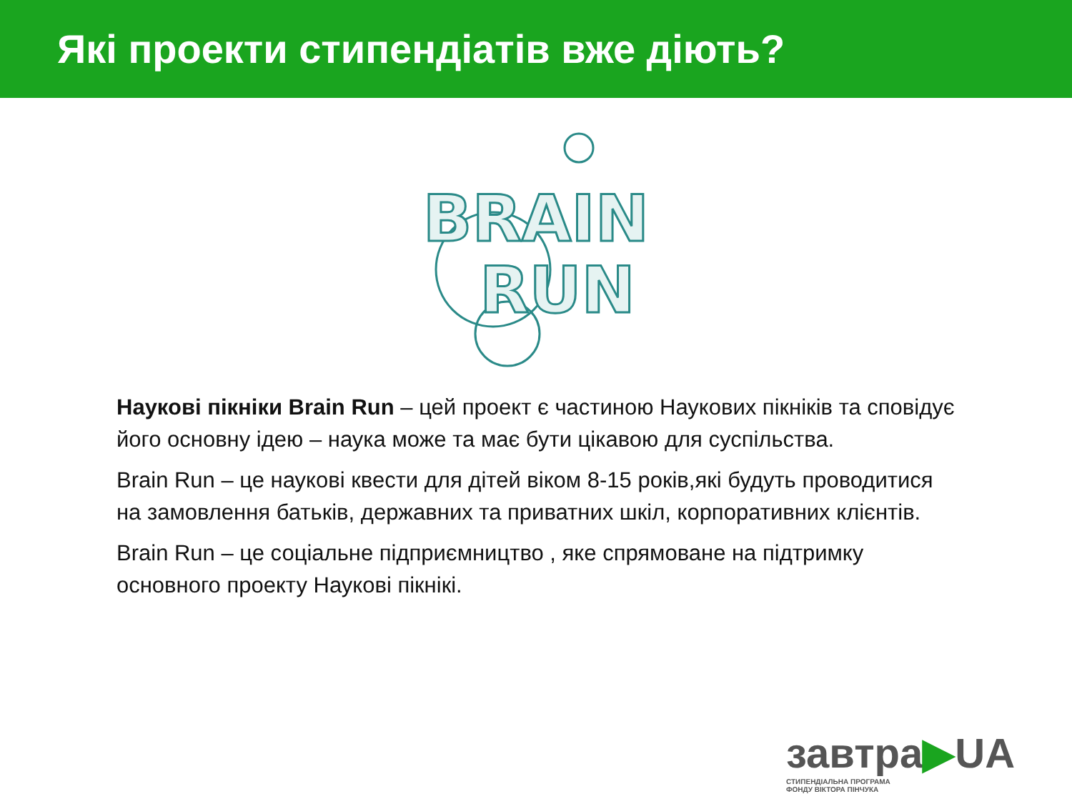Які проекти стипендіатів вже діють?
BRAIN
RUN
Наукові пікніки Brain Run – цей проект є частиною Наукових пікніків та сповідує його основну ідею – наука може та має бути цікавою для суспільства.
Brain Run – це наукові квести для дітей віком 8-15 років,які будуть проводитися на замовлення батьків, державних та приватних шкіл, корпоративних клієнтів.
Brain Run – це соціальне підприємництво , яке спрямоване на підтримку основного проекту Наукові пікнікі.
завтра▶UA
СТИПЕНДІАЛЬНА ПРОГРАМА
ФОНДУ ВІКТОРА ПІНЧУКА